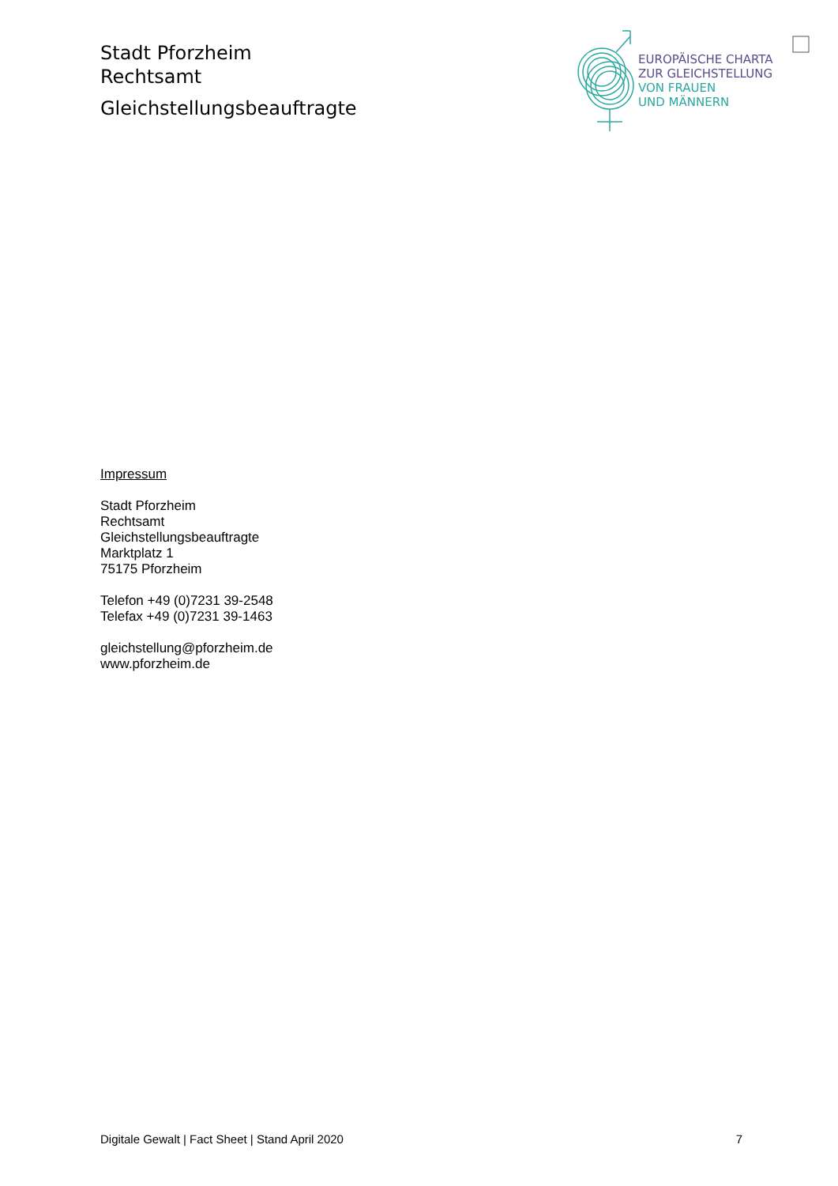Stadt Pforzheim
Rechtsamt
Gleichstellungsbeauftragte
EUROPÄISCHE CHARTA
ZUR GLEICHSTELLUNG
VON FRAUEN
UND MÄNNERN
Impressum
Stadt Pforzheim
Rechtsamt
Gleichstellungsbeauftragte
Marktplatz 1
75175 Pforzheim
Telefon +49 (0)7231 39-2548
Telefax +49 (0)7231 39-1463
gleichstellung@pforzheim.de
www.pforzheim.de
Digitale Gewalt | Fact Sheet | Stand April 2020 7